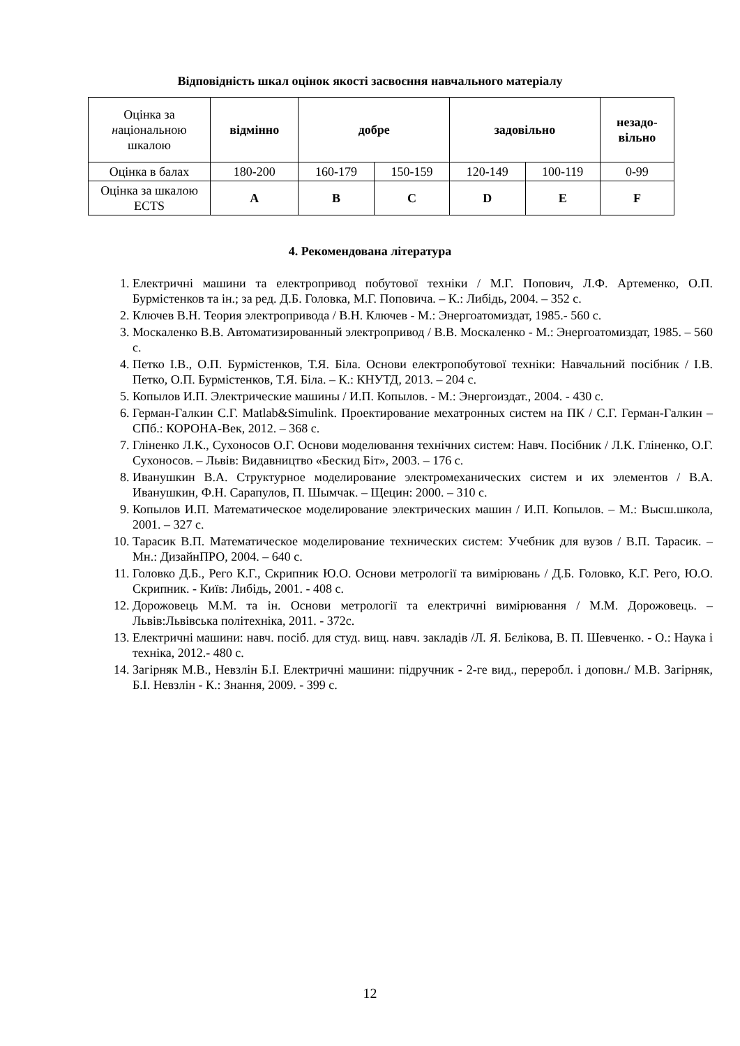Відповідність шкал оцінок якості засвоєння навчального матеріалу
| Оцінка за н аціональною шкалою | відмінно | добре | | задовільно | | незадо- вільно |
| Оцінка в балах | 180-200 | 160-179 | 150-159 | 120-149 | 100-119 | 0-99 |
| Оцінка за шкалою ECTS | A | B | C | D | E | F |
4. Рекомендована література
1. Електричні машини та електропривод побутової техніки / М.Г. Попович, Л.Ф. Артеменко, О.П. Бурмістенков та ін.; за ред. Д.Б. Головка, М.Г. Поповича. – К.: Либідь, 2004. – 352 с.
2. Ключев В.Н. Теория электропривода / В.Н. Ключев - М.: Энергоатомиздат, 1985.- 560 с.
3. Москаленко В.В. Автоматизированный электропривод / В.В. Москаленко - М.: Энергоатомиздат, 1985. – 560 с.
4. Петко І.В., О.П. Бурмістенков, Т.Я. Біла. Основи електропобутової техніки: Навчальний посібник / І.В. Петко, О.П. Бурмістенков, Т.Я. Біла. – К.: КНУТД, 2013. – 204 с.
5. Копылов И.П. Электрические машины / И.П. Копылов. - М.: Энергоиздат., 2004. - 430 с.
6. Герман-Галкин С.Г. Matlab&Simulink. Проектирование мехатронных систем на ПК / С.Г. Герман-Галкин – СПб.: КОРОНА-Век, 2012. – 368 с.
7. Гліненко Л.К., Сухоносов О.Г. Основи моделювання технічних систем: Навч. Посібник / Л.К. Гліненко, О.Г. Сухоносов. – Львів: Видавництво «Бескид Біт», 2003. – 176 с.
8. Иванушкин В.А. Структурное моделирование электромеханических систем и их элементов / В.А. Иванушкин, Ф.Н. Сарапулов, П. Шымчак. – Щецин: 2000. – 310 с.
9. Копылов И.П. Математическое моделирование электрических машин / И.П. Копылов. – М.: Высш.школа, 2001. – 327 с.
10. Тарасик В.П. Математическое моделирование технических систем: Учебник для вузов / В.П. Тарасик. – Мн.: ДизайнПРО, 2004. – 640 с.
11. Головко Д.Б., Рего К.Г., Скрипник Ю.О. Основи метрології та вимірювань / Д.Б. Головко, К.Г. Рего, Ю.О. Скрипник. - Київ: Либідь, 2001. - 408 с.
12. Дорожовець М.М. та ін. Основи метрології та електричні вимірювання / М.М. Дорожовець. – Львів:Львівська політехніка, 2011. - 372с.
13. Електричні машини: навч. посіб. для студ. вищ. навч. закладів /Л. Я. Бєлікова, В. П. Шевченко. - О.: Наука і техніка, 2012.- 480 с.
14. Загірняк М.В., Невзлін Б.І. Електричні машини: підручник - 2-ге вид., переробл. і доповн./ М.В. Загірняк, Б.І. Невзлін - К.: Знання, 2009. - 399 с.
12